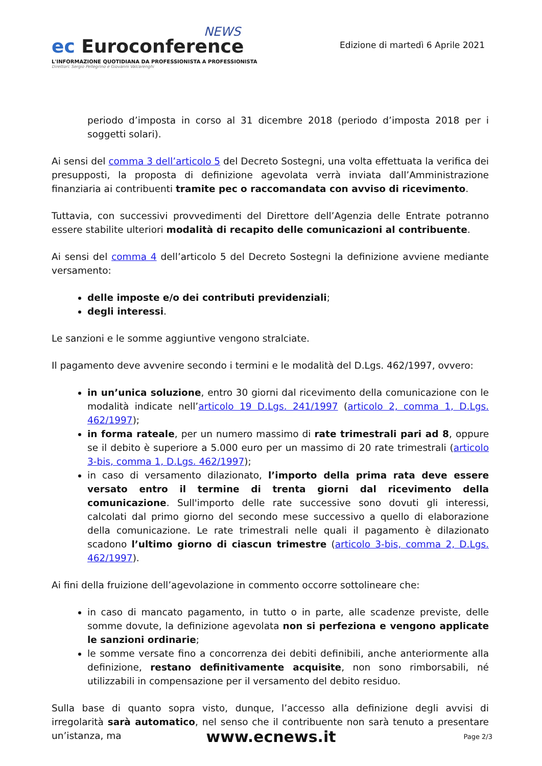NEWS
ec Euroconference
L'INFORMAZIONE QUOTIDIANA DA PROFESSIONISTA A PROFESSIONISTA
Direttori: Sergio Pellegrino e Giovanni Valcarenghi
Edizione di martedì 6 Aprile 2021
periodo d’imposta in corso al 31 dicembre 2018 (periodo d’imposta 2018 per i soggetti solari).
Ai sensi del comma 3 dell’articolo 5 del Decreto Sostegni, una volta effettuata la verifica dei presupposti, la proposta di definizione agevolata verrà inviata dall’Amministrazione finanziaria ai contribuenti tramite pec o raccomandata con avviso di ricevimento.
Tuttavia, con successivi provvedimenti del Direttore dell’Agenzia delle Entrate potranno essere stabilite ulteriori modalità di recapito delle comunicazioni al contribuente.
Ai sensi del comma 4 dell’articolo 5 del Decreto Sostegni la definizione avviene mediante versamento:
delle imposte e/o dei contributi previdenziali;
degli interessi.
Le sanzioni e le somme aggiuntive vengono stralciate.
Il pagamento deve avvenire secondo i termini e le modalità del D.Lgs. 462/1997, ovvero:
in un’unica soluzione, entro 30 giorni dal ricevimento della comunicazione con le modalità indicate nell’articolo 19 D.Lgs. 241/1997 (articolo 2, comma 1, D.Lgs. 462/1997);
in forma rateale, per un numero massimo di rate trimestrali pari ad 8, oppure se il debito è superiore a 5.000 euro per un massimo di 20 rate trimestrali (articolo 3-bis, comma 1, D.Lgs. 462/1997);
in caso di versamento dilazionato, l’importo della prima rata deve essere versato entro il termine di trenta giorni dal ricevimento della comunicazione. Sull'importo delle rate successive sono dovuti gli interessi, calcolati dal primo giorno del secondo mese successivo a quello di elaborazione della comunicazione. Le rate trimestrali nelle quali il pagamento è dilazionato scadono l’ultimo giorno di ciascun trimestre (articolo 3-bis, comma 2, D.Lgs. 462/1997).
Ai fini della fruizione dell’agevolazione in commento occorre sottolineare che:
in caso di mancato pagamento, in tutto o in parte, alle scadenze previste, delle somme dovute, la definizione agevolata non si perfeziona e vengono applicate le sanzioni ordinarie;
le somme versate fino a concorrenza dei debiti definibili, anche anteriormente alla definizione, restano definitivamente acquisite, non sono rimborsabili, né utilizzabili in compensazione per il versamento del debito residuo.
Sulla base di quanto sopra visto, dunque, l’accesso alla definizione degli avvisi di irregolarità sarà automatico, nel senso che il contribuente non sarà tenuto a presentare un’istanza, ma
www.ecnews.it
Page 2/3